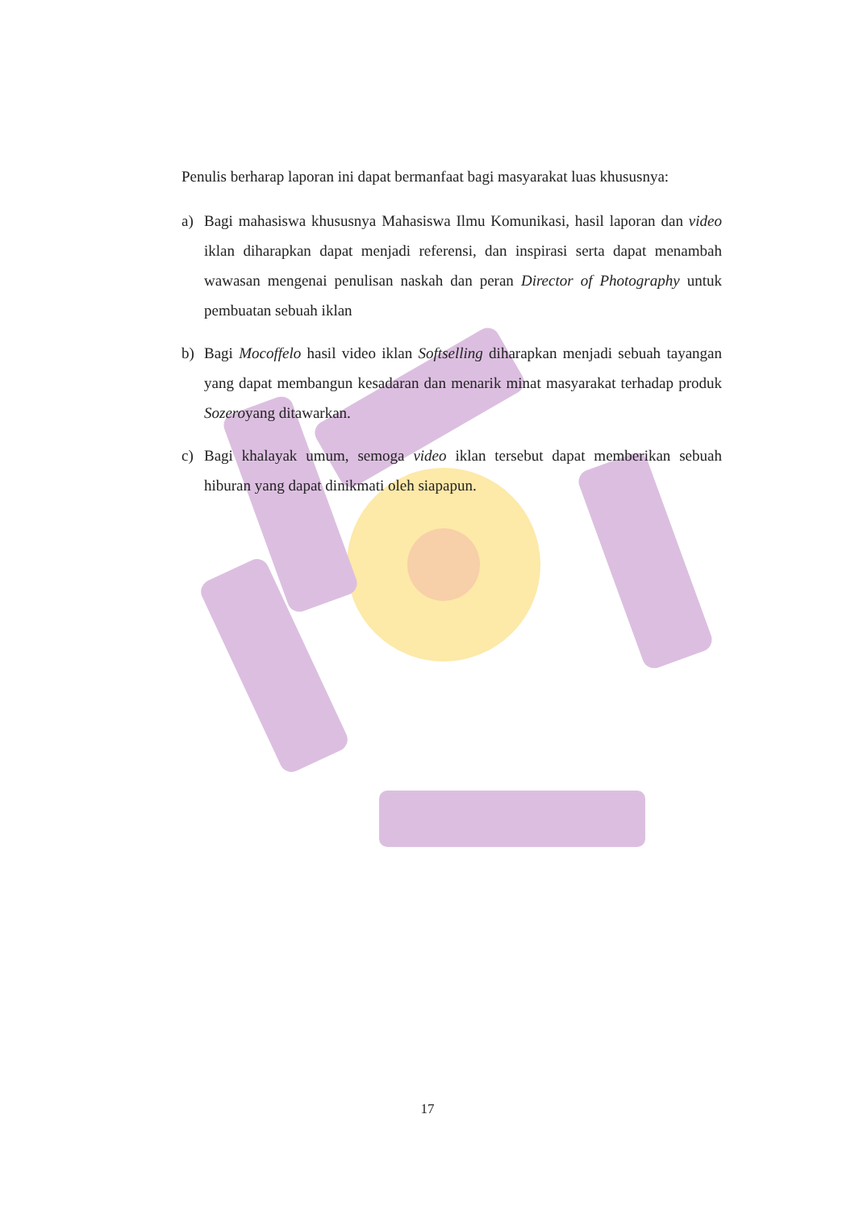Penulis berharap laporan ini dapat bermanfaat bagi masyarakat luas khususnya:
a) Bagi mahasiswa khususnya Mahasiswa Ilmu Komunikasi, hasil laporan dan video iklan diharapkan dapat menjadi referensi, dan inspirasi serta dapat menambah wawasan mengenai penulisan naskah dan peran Director of Photography untuk pembuatan sebuah iklan
b) Bagi Mocoffelo hasil video iklan Softselling diharapkan menjadi sebuah tayangan yang dapat membangun kesadaran dan menarik minat masyarakat terhadap produk Sozeroyang ditawarkan.
c) Bagi khalayak umum, semoga video iklan tersebut dapat memberikan sebuah hiburan yang dapat dinikmati oleh siapapun.
17